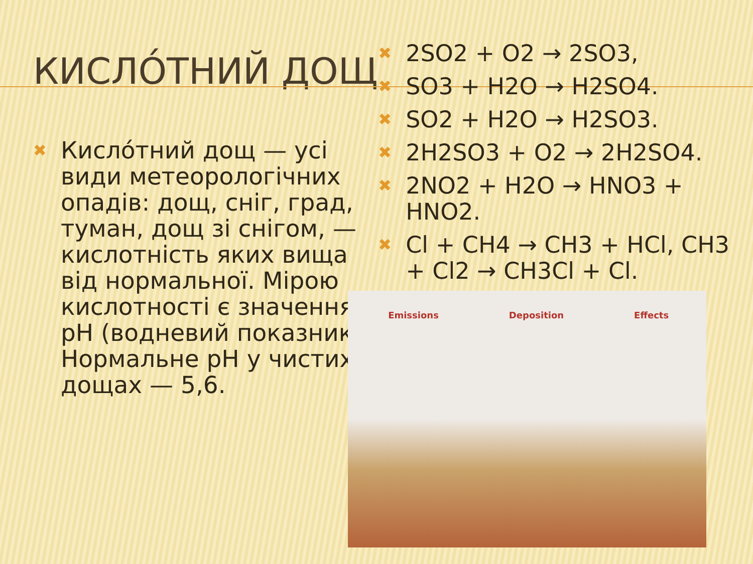КИСЛО́ТНИЙ ДОЩ
✖ Кисло́тний дощ — усі види метеорологічних опадів: дощ, сніг, град, туман, дощ зі снігом, — кислотність яких вища від нормальної. Мірою кислотності є значення pH (водневий показник). Нормальне pH у чистих дощах — 5,6.
✖ 2SO2 + O2 → 2SO3,
✖ SO3 + H2O → H2SO4.
✖ SO2 + H2O → H2SO3.
✖ 2H2SO3 + O2 → 2H2SO4.
✖ 2NO2 + H2O → HNO3 + HNO2.
✖ Cl + CH4 → CH3 + HCl, CH3 + Cl2 → CH3Cl + Cl.
Emissions Deposition Effects